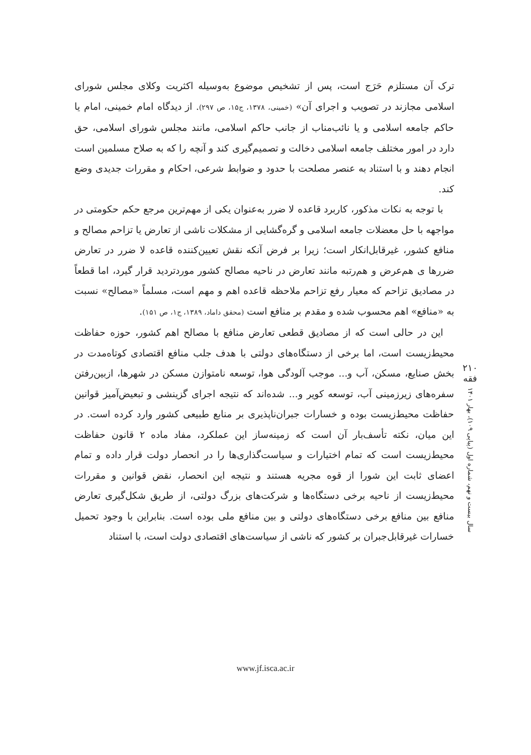ترک آن مستلزم حَرَج است، پس از تشخیص موضوع به‌وسیله اکثریت وکلای مجلس شورای اسلامی مجازند در تصویب و اجرای آن» (خمینی، ۱۳۷۸، ج۱۵، ص ۲۹۷). از دیدگاه امام خمینی، امام یا حاکم جامعه اسلامی و یا نائب‌مناب از جانب حاکم اسلامی، مانند مجلس شورای اسلامی، حق دارد در امور مختلف جامعه اسلامی دخالت و تصمیم‌گیری کند و آنچه را که به صلاح مسلمین است انجام دهند و با استناد به عنصر مصلحت با حدود و ضوابط شرعی، احکام و مقررات جدیدی وضع کند.
با توجه به نکات مذکور، کاربرد قاعده لا ضرر به‌عنوان یکی از مهم‌ترین مرجع حکم حکومتی در مواجهه با حل معضلات جامعه اسلامی و گره‌گشایی از مشکلات ناشی از تعارض یا تزاحم مصالح و منافع کشور، غیرقابل‌انکار است؛ زیرا بر فرض آنکه نقش تعیین‌کننده قاعده لا ضرر در تعارض ضررها ی هم‌عرض و هم‌رتبه مانند تعارض در ناحیه مصالح کشور موردتردید قرار گیرد، اما قطعاً در مصادیق تزاحم که معیار رفع تزاحم ملاحظه قاعده اهم و مهم است، مسلماً «مصالح» نسبت به «منافع» اهم محسوب شده و مقدم بر منافع است (محقق داماد، ۱۳۸۹، ج۱، ص ۱۵۱).
این در حالی است که از مصادیق قطعی تعارض منافع با مصالح اهم کشور، حوزه حفاظت محیط‌زیست است، اما برخی از دستگاه‌های دولتی با هدف جلب منافع اقتصادی کوتاه‌مدت در بخش صنایع، مسکن، آب و... موجب آلودگی هوا، توسعه نامتوازن مسکن در شهرها، ازبین‌رفتن سفره‌های زیرزمینی آب، توسعه کویر و... شده‌اند که نتیجه اجرای گزینشی و تبعیض‌آمیز قوانین حفاظت محیط‌زیست بوده و خسارات جبران‌ناپذیری بر منابع طبیعی کشور وارد کرده است. در این میان، نکته تأسف‌بار آن است که زمینه‌ساز این عملکرد، مفاد ماده ۲ قانون حفاظت محیط‌زیست است که تمام اختیارات و سیاست‌گذاری‌ها را در انحصار دولت قرار داده و تمام اعضای ثابت این شورا از قوه مجریه هستند و نتیجه این انحصار، نقض قوانین و مقررات محیط‌زیست از ناحیه برخی دستگاه‌ها و شرکت‌های بزرگ دولتی، از طریق شکل‌گیری تعارض منافع بین منافع برخی دستگاه‌های دولتی و بین منافع ملی بوده است. بنابراین با وجود تحمیل خسارات غیرقابل‌جبران بر کشور که ناشی از سیاست‌های اقتصادی دولت است، با استناد
۲۱۰
فقه
سال بیست و نهم، شماره اول (پیاپی ۱۰۹)، بهار ۱۴۰۱
www.jf.isca.ac.ir